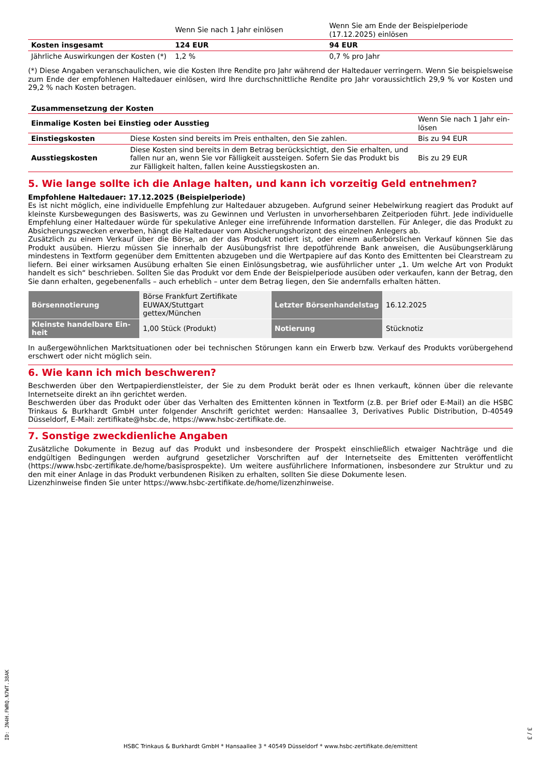| | Wenn Sie nach 1 Jahr einlösen | Wenn Sie am Ende der Beispielperiode (17.12.2025) einlösen |
| Kosten insgesamt | 124 EUR | 94 EUR |
| Jährliche Auswirkungen der Kosten (*) | 1,2 % | 0,7 % pro Jahr |
(*) Diese Angaben veranschaulichen, wie die Kosten Ihre Rendite pro Jahr während der Haltedauer verringern. Wenn Sie beispielsweise zum Ende der empfohlenen Haltedauer einlösen, wird Ihre durchschnittliche Rendite pro Jahr voraussichtlich 29,9 % vor Kosten und 29,2 % nach Kosten betragen.
| Zusammensetzung der Kosten | | |
| Einmalige Kosten bei Einstieg oder Ausstieg | | Wenn Sie nach 1 Jahr ein-lösen |
| Einstiegskosten | Diese Kosten sind bereits im Preis enthalten, den Sie zahlen. | Bis zu 94 EUR |
| Ausstiegskosten | Diese Kosten sind bereits in dem Betrag berücksichtigt, den Sie erhalten, und fallen nur an, wenn Sie vor Fälligkeit aussteigen. Sofern Sie das Produkt bis zur Fälligkeit halten, fallen keine Ausstiegskosten an. | Bis zu 29 EUR |
5. Wie lange sollte ich die Anlage halten, und kann ich vorzeitig Geld entnehmen?
Empfohlene Haltedauer: 17.12.2025 (Beispielperiode)
Es ist nicht möglich, eine individuelle Empfehlung zur Haltedauer abzugeben. Aufgrund seiner Hebelwirkung reagiert das Produkt auf kleinste Kursbewegungen des Basiswerts, was zu Gewinnen und Verlusten in unvorhersehbaren Zeitperioden führt. Jede individuelle Empfehlung einer Haltedauer würde für spekulative Anleger eine irreführende Information darstellen. Für Anleger, die das Produkt zu Absicherungszwecken erwerben, hängt die Haltedauer vom Absicherungshorizont des einzelnen Anlegers ab.
Zusätzlich zu einem Verkauf über die Börse, an der das Produkt notiert ist, oder einem außerbörslichen Verkauf können Sie das Produkt ausüben. Hierzu müssen Sie innerhalb der Ausübungsfrist Ihre depotführende Bank anweisen, die Ausübungserklärung mindestens in Textform gegenüber dem Emittenten abzugeben und die Wertpapiere auf das Konto des Emittenten bei Clearstream zu liefern. Bei einer wirksamen Ausübung erhalten Sie einen Einlösungsbetrag, wie ausführlicher unter „1. Um welche Art von Produkt handelt es sich“ beschrieben. Sollten Sie das Produkt vor dem Ende der Beispielperiode ausüben oder verkaufen, kann der Betrag, den Sie dann erhalten, gegebenenfalls – auch erheblich – unter dem Betrag liegen, den Sie andernfalls erhalten hätten.
| Börsennotierung | Börse Frankfurt Zertifikate EUWAX/Stuttgart gettex/München | Letzter Börsenhandelstag | 16.12.2025 |
| Kleinste handelbare Ein-heit | 1,00 Stück (Produkt) | Notierung | Stücknotiz |
In außergewöhnlichen Marktsituationen oder bei technischen Störungen kann ein Erwerb bzw. Verkauf des Produkts vorübergehend erschwert oder nicht möglich sein.
6. Wie kann ich mich beschweren?
Beschwerden über den Wertpapierdienstleister, der Sie zu dem Produkt berät oder es Ihnen verkauft, können über die relevante Internetseite direkt an ihn gerichtet werden.
Beschwerden über das Produkt oder über das Verhalten des Emittenten können in Textform (z.B. per Brief oder E-Mail) an die HSBC Trinkaus & Burkhardt GmbH unter folgender Anschrift gerichtet werden: Hansaallee 3, Derivatives Public Distribution, D-40549 Düsseldorf, E-Mail: zertifikate@hsbc.de, https://www.hsbc-zertifikate.de.
7. Sonstige zweckdienliche Angaben
Zusätzliche Dokumente in Bezug auf das Produkt und insbesondere der Prospekt einschließlich etwaiger Nachträge und die endgültigen Bedingungen werden aufgrund gesetzlicher Vorschriften auf der Internetseite des Emittenten veröffentlicht (https://www.hsbc-zertifikate.de/home/basisprospekte). Um weitere ausführlichere Informationen, insbesondere zur Struktur und zu den mit einer Anlage in das Produkt verbundenen Risiken zu erhalten, sollten Sie diese Dokumente lesen.
Lizenzhinweise finden Sie unter https://www.hsbc-zertifikate.de/home/lizenzhinweise.
ID: JN4H.FWRQ.N7WT.38AK
HSBC Trinkaus & Burkhardt GmbH * Hansaallee 3 * 40549 Düsseldorf * www.hsbc-zertifikate.de/emittent
3 / 3